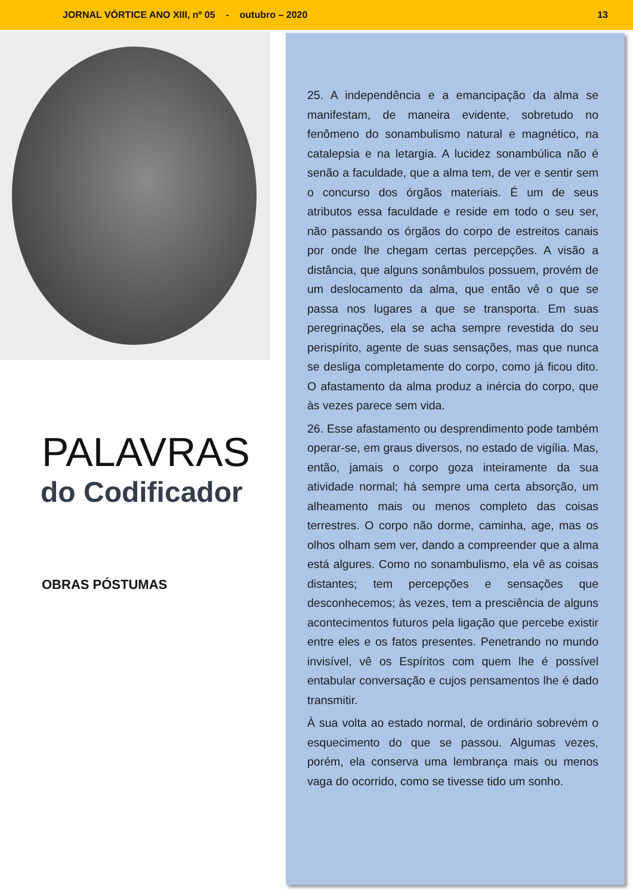JORNAL VÓRTICE ANO XIII, nº 05 - outubro – 2020 13
PALAVRAS
do Codificador
OBRAS PÓSTUMAS
25. A independência e a emancipação da alma se manifestam, de maneira evidente, sobretudo no fenômeno do sonambulismo natural e magnético, na catalepsia e na letargia. A lucidez sonambúlica não é senão a faculdade, que a alma tem, de ver e sentir sem o concurso dos órgãos materiais. É um de seus atributos essa faculdade e reside em todo o seu ser, não passando os órgãos do corpo de estreitos canais por onde lhe chegam certas percepções. A visão a distância, que alguns sonâmbulos possuem, provém de um deslocamento da alma, que então vê o que se passa nos lugares a que se transporta. Em suas peregrinações, ela se acha sempre revestida do seu perispírito, agente de suas sensações, mas que nunca se desliga completamente do corpo, como já ficou dito. O afastamento da alma produz a inércia do corpo, que às vezes parece sem vida.
26. Esse afastamento ou desprendimento pode também operar-se, em graus diversos, no estado de vigília. Mas, então, jamais o corpo goza inteiramente da sua atividade normal; há sempre uma certa absorção, um alheamento mais ou menos completo das coisas terrestres. O corpo não dorme, caminha, age, mas os olhos olham sem ver, dando a compreender que a alma está algures. Como no sonambulismo, ela vê as coisas distantes; tem percepções e sensações que desconhecemos; às vezes, tem a presciência de alguns acontecimentos futuros pela ligação que percebe existir entre eles e os fatos presentes. Penetrando no mundo invisível, vê os Espíritos com quem lhe é possível entabular conversação e cujos pensamentos lhe é dado transmitir.
À sua volta ao estado normal, de ordinário sobrevém o esquecimento do que se passou. Algumas vezes, porém, ela conserva uma lembrança mais ou menos vaga do ocorrido, como se tivesse tido um sonho.